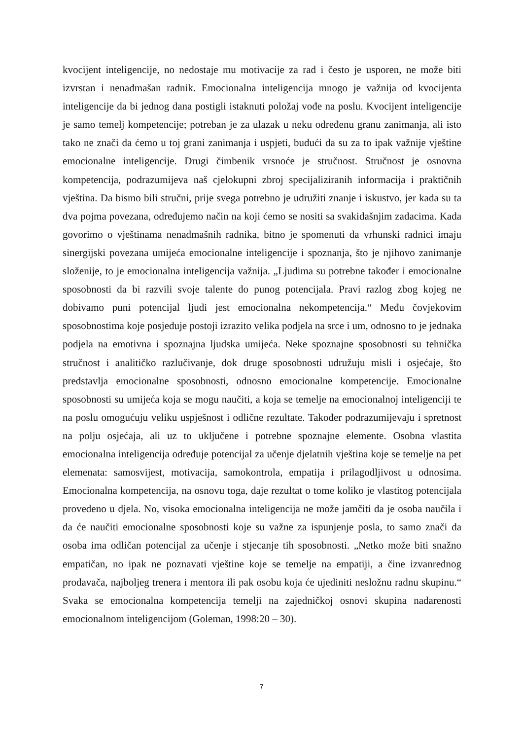kvocijent inteligencije, no nedostaje mu motivacije za rad i često je usporen, ne može biti izvrstan i nenadmašan radnik. Emocionalna inteligencija mnogo je važnija od kvocijenta inteligencije da bi jednog dana postigli istaknuti položaj vođe na poslu. Kvocijent inteligencije je samo temelj kompetencije; potreban je za ulazak u neku određenu granu zanimanja, ali isto tako ne znači da ćemo u toj grani zanimanja i uspjeti, budući da su za to ipak važnije vještine emocionalne inteligencije. Drugi čimbenik vrsnoće je stručnost. Stručnost je osnovna kompetencija, podrazumijeva naš cjelokupni zbroj specijaliziranih informacija i praktičnih vještina. Da bismo bili stručni, prije svega potrebno je udružiti znanje i iskustvo, jer kada su ta dva pojma povezana, određujemo način na koji ćemo se nositi sa svakidašnjim zadacima. Kada govorimo o vještinama nenadmašnih radnika, bitno je spomenuti da vrhunski radnici imaju sinergijski povezana umijeća emocionalne inteligencije i spoznanja, što je njihovo zanimanje složenije, to je emocionalna inteligencija važnija. „Ljudima su potrebne također i emocionalne sposobnosti da bi razvili svoje talente do punog potencijala. Pravi razlog zbog kojeg ne dobivamo puni potencijal ljudi jest emocionalna nekompetencija.“ Među čovjekovim sposobnostima koje posjeduje postoji izrazito velika podjela na srce i um, odnosno to je jednaka podjela na emotivna i spoznajna ljudska umijeća. Neke spoznajne sposobnosti su tehnička stručnost i analitičko razlučivanje, dok druge sposobnosti udružuju misli i osjećaje, što predstavlja emocionalne sposobnosti, odnosno emocionalne kompetencije. Emocionalne sposobnosti su umijeća koja se mogu naučiti, a koja se temelje na emocionalnoj inteligenciji te na poslu omogućuju veliku uspješnost i odlične rezultate. Također podrazumijevaju i spretnost na polju osjećaja, ali uz to uključene i potrebne spoznajne elemente. Osobna vlastita emocionalna inteligencija određuje potencijal za učenje djelatnih vještina koje se temelje na pet elemenata: samosvijest, motivacija, samokontrola, empatija i prilagodljivost u odnosima. Emocionalna kompetencija, na osnovu toga, daje rezultat o tome koliko je vlastitog potencijala provedeno u djela. No, visoka emocionalna inteligencija ne može jamčiti da je osoba naučila i da će naučiti emocionalne sposobnosti koje su važne za ispunjenje posla, to samo znači da osoba ima odličan potencijal za učenje i stjecanje tih sposobnosti. „Netko može biti snažno empatičan, no ipak ne poznavati vještine koje se temelje na empatiji, a čine izvanrednog prodavača, najboljeg trenera i mentora ili pak osobu koja će ujediniti nesložnu radnu skupinu.“ Svaka se emocionalna kompetencija temelji na zajedničkoj osnovi skupina nadarenosti emocionalnom inteligencijom (Goleman, 1998:20 – 30).
7